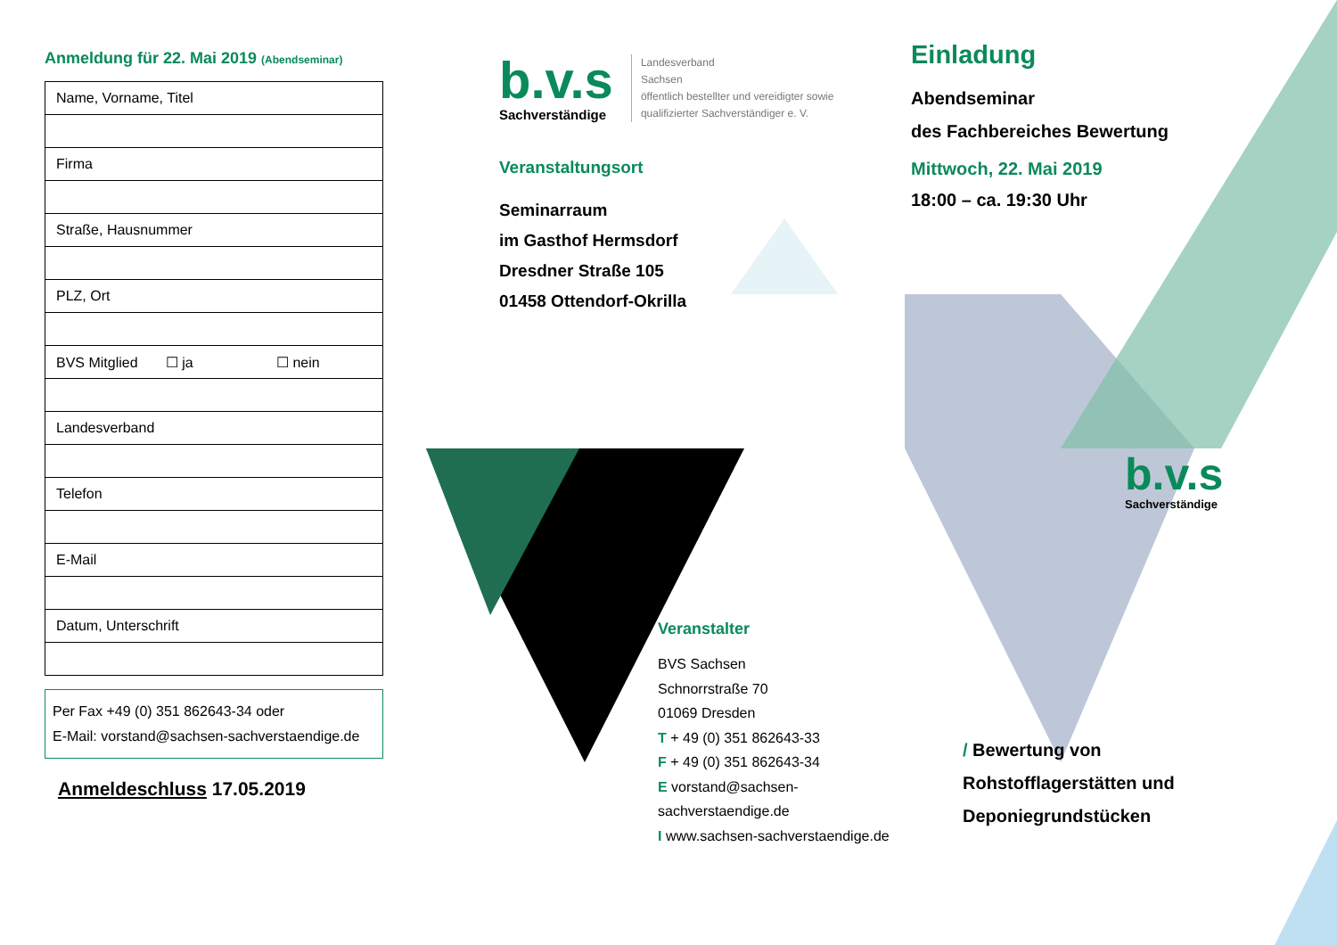Anmeldung für 22. Mai 2019 (Abendseminar)
| Name, Vorname, Titel |
| Firma |
| Straße, Hausnummer |
| PLZ, Ort |
| BVS Mitglied ☐ ja ☐ nein |
| Landesverband |
| Telefon |
| E-Mail |
| Datum, Unterschrift |
Per Fax +49 (0) 351 862643-34 oder
E-Mail: vorstand@sachsen-sachverstaendige.de
Anmeldeschluss 17.05.2019
b.v.s
Sachverständige
Landesverband
Sachsen
öffentlich bestellter und vereidigter sowie
qualifizierter Sachverständiger e. V.
Veranstaltungsort
Seminarraum
im Gasthof Hermsdorf
Dresdner Straße 105
01458 Ottendorf-Okrilla
Veranstalter
BVS Sachsen
Schnorrstraße 70
01069 Dresden
T + 49 (0) 351 862643-33
F + 49 (0) 351 862643-34
E vorstand@sachsen-sachverstaendige.de
I www.sachsen-sachverstaendige.de
Einladung
Abendseminar
des Fachbereiches Bewertung
Mittwoch, 22. Mai 2019
18:00 – ca. 19:30 Uhr
b.v.s
Sachverständige
/ Bewertung von
Rohstofflagerstätten und
Deponiegrundstücken